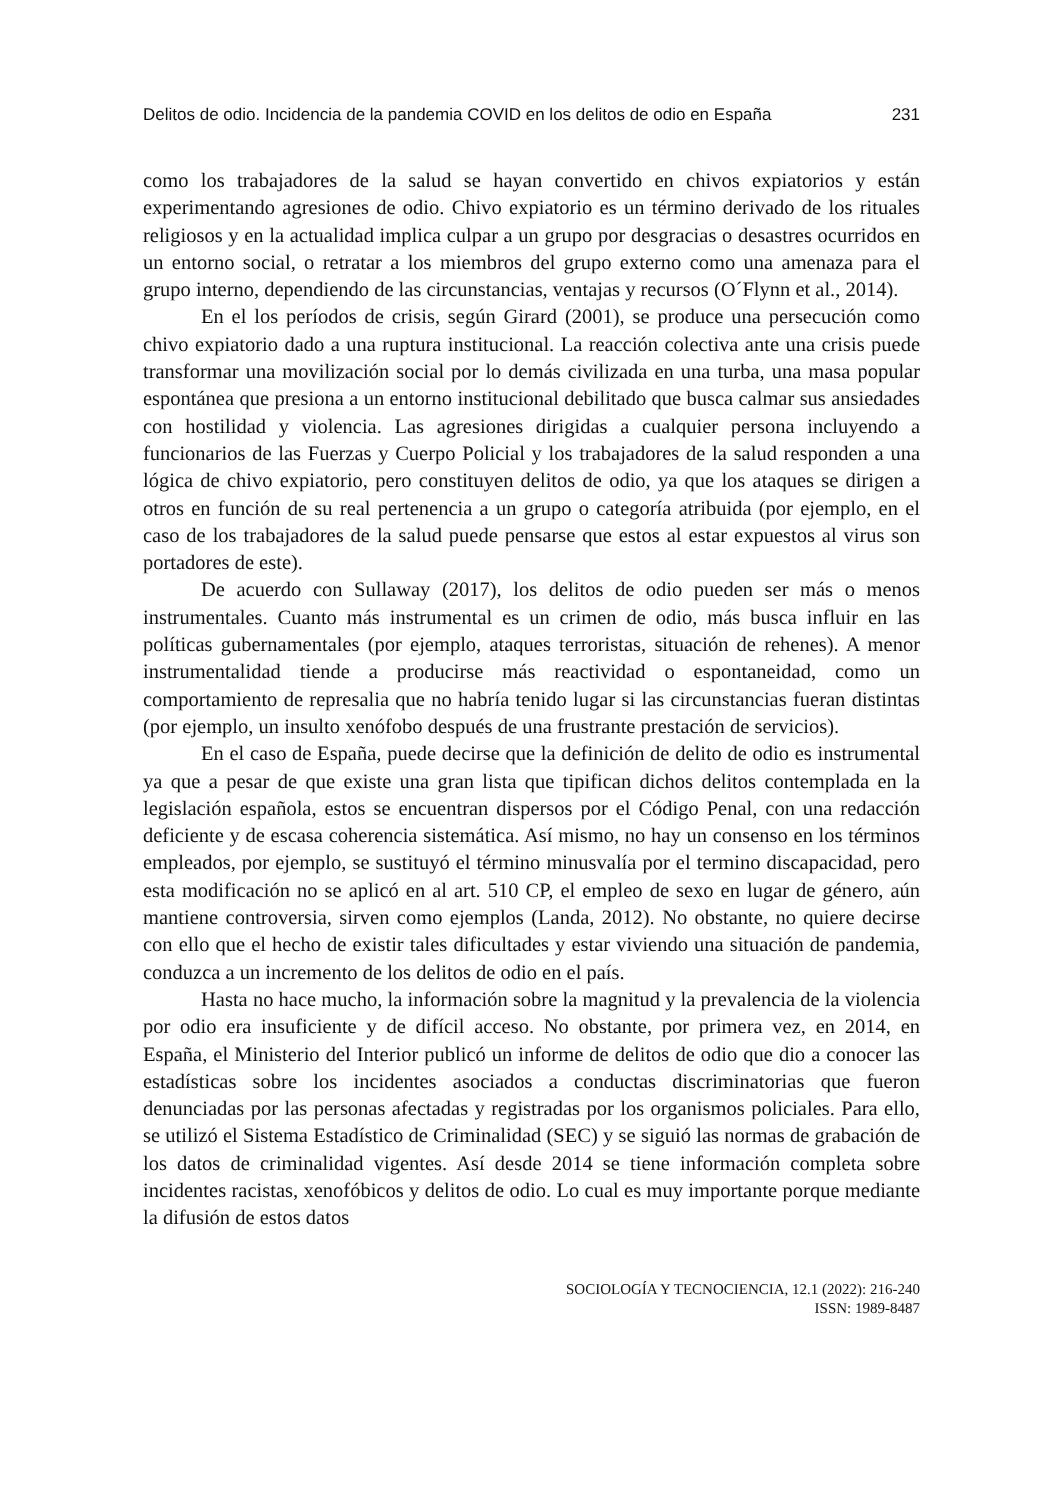Delitos de odio. Incidencia de la pandemia COVID en los delitos de odio en España 231
como los trabajadores de la salud se hayan convertido en chivos expiatorios y están experimentando agresiones de odio. Chivo expiatorio es un término derivado de los rituales religiosos y en la actualidad implica culpar a un grupo por desgracias o desastres ocurridos en un entorno social, o retratar a los miembros del grupo externo como una amenaza para el grupo interno, dependiendo de las circunstancias, ventajas y recursos (O´Flynn et al., 2014).
En el los períodos de crisis, según Girard (2001), se produce una persecución como chivo expiatorio dado a una ruptura institucional. La reacción colectiva ante una crisis puede transformar una movilización social por lo demás civilizada en una turba, una masa popular espontánea que presiona a un entorno institucional debilitado que busca calmar sus ansiedades con hostilidad y violencia. Las agresiones dirigidas a cualquier persona incluyendo a funcionarios de las Fuerzas y Cuerpo Policial y los trabajadores de la salud responden a una lógica de chivo expiatorio, pero constituyen delitos de odio, ya que los ataques se dirigen a otros en función de su real pertenencia a un grupo o categoría atribuida (por ejemplo, en el caso de los trabajadores de la salud puede pensarse que estos al estar expuestos al virus son portadores de este).
De acuerdo con Sullaway (2017), los delitos de odio pueden ser más o menos instrumentales. Cuanto más instrumental es un crimen de odio, más busca influir en las políticas gubernamentales (por ejemplo, ataques terroristas, situación de rehenes). A menor instrumentalidad tiende a producirse más reactividad o espontaneidad, como un comportamiento de represalia que no habría tenido lugar si las circunstancias fueran distintas (por ejemplo, un insulto xenófobo después de una frustrante prestación de servicios).
En el caso de España, puede decirse que la definición de delito de odio es instrumental ya que a pesar de que existe una gran lista que tipifican dichos delitos contemplada en la legislación española, estos se encuentran dispersos por el Código Penal, con una redacción deficiente y de escasa coherencia sistemática. Así mismo, no hay un consenso en los términos empleados, por ejemplo, se sustituyó el término minusvalía por el termino discapacidad, pero esta modificación no se aplicó en al art. 510 CP, el empleo de sexo en lugar de género, aún mantiene controversia, sirven como ejemplos (Landa, 2012). No obstante, no quiere decirse con ello que el hecho de existir tales dificultades y estar viviendo una situación de pandemia, conduzca a un incremento de los delitos de odio en el país.
Hasta no hace mucho, la información sobre la magnitud y la prevalencia de la violencia por odio era insuficiente y de difícil acceso. No obstante, por primera vez, en 2014, en España, el Ministerio del Interior publicó un informe de delitos de odio que dio a conocer las estadísticas sobre los incidentes asociados a conductas discriminatorias que fueron denunciadas por las personas afectadas y registradas por los organismos policiales. Para ello, se utilizó el Sistema Estadístico de Criminalidad (SEC) y se siguió las normas de grabación de los datos de criminalidad vigentes. Así desde 2014 se tiene información completa sobre incidentes racistas, xenofóbicos y delitos de odio. Lo cual es muy importante porque mediante la difusión de estos datos
SOCIOLOGÍA Y TECNOCIENCIA, 12.1 (2022): 216-240
ISSN: 1989-8487